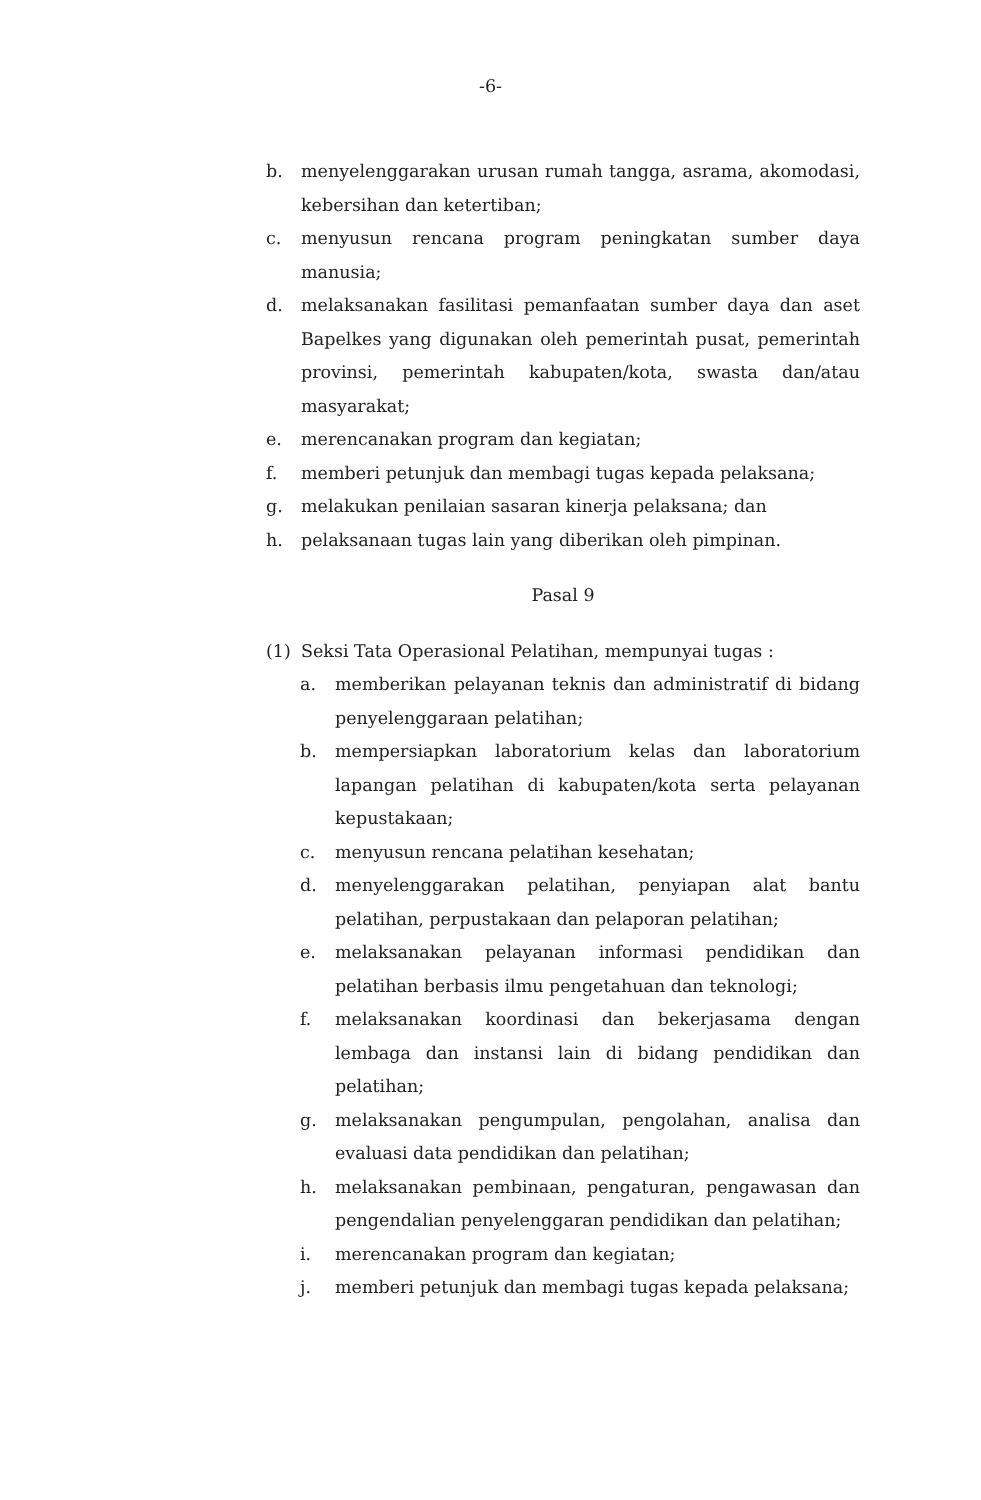-6-
b. menyelenggarakan urusan rumah tangga, asrama, akomodasi, kebersihan dan ketertiban;
c. menyusun rencana program peningkatan sumber daya manusia;
d. melaksanakan fasilitasi pemanfaatan sumber daya dan aset Bapelkes yang digunakan oleh pemerintah pusat, pemerintah provinsi, pemerintah kabupaten/kota, swasta dan/atau masyarakat;
e. merencanakan program dan kegiatan;
f. memberi petunjuk dan membagi tugas kepada pelaksana;
g. melakukan penilaian sasaran kinerja pelaksana; dan
h. pelaksanaan tugas lain yang diberikan oleh pimpinan.
Pasal 9
(1) Seksi Tata Operasional Pelatihan, mempunyai tugas :
a. memberikan pelayanan teknis dan administratif di bidang penyelenggaraan pelatihan;
b. mempersiapkan laboratorium kelas dan laboratorium lapangan pelatihan di kabupaten/kota serta pelayanan kepustakaan;
c. menyusun rencana pelatihan kesehatan;
d. menyelenggarakan pelatihan, penyiapan alat bantu pelatihan, perpustakaan dan pelaporan pelatihan;
e. melaksanakan pelayanan informasi pendidikan dan pelatihan berbasis ilmu pengetahuan dan teknologi;
f. melaksanakan koordinasi dan bekerjasama dengan lembaga dan instansi lain di bidang pendidikan dan pelatihan;
g. melaksanakan pengumpulan, pengolahan, analisa dan evaluasi data pendidikan dan pelatihan;
h. melaksanakan pembinaan, pengaturan, pengawasan dan pengendalian penyelenggaran pendidikan dan pelatihan;
i. merencanakan program dan kegiatan;
j. memberi petunjuk dan membagi tugas kepada pelaksana;